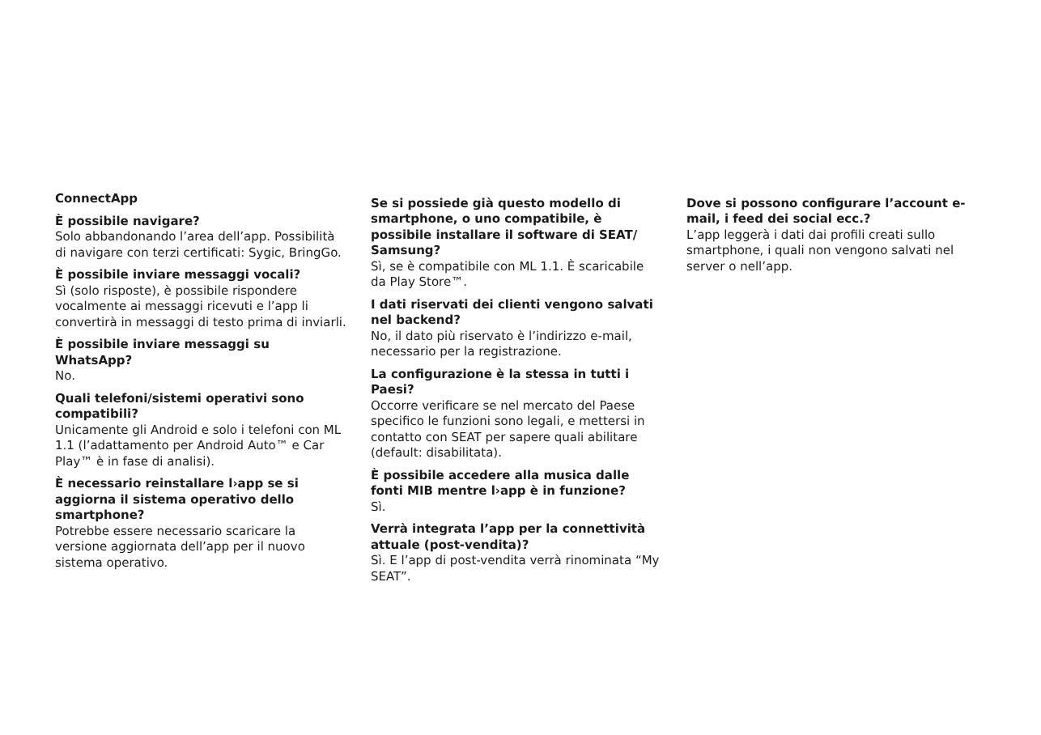ConnectApp
È possibile navigare?
Solo abbandonando l’area dell’app. Possibilità di navigare con terzi certificati: Sygic, BringGo.
È possibile inviare messaggi vocali?
Sì (solo risposte), è possibile rispondere vocalmente ai messaggi ricevuti e l’app li convertirà in messaggi di testo prima di inviarli.
È possibile inviare messaggi su WhatsApp?
No.
Quali telefoni/sistemi operativi sono compatibili?
Unicamente gli Android e solo i telefoni con ML 1.1 (l’adattamento per Android Auto™ e Car Play™ è in fase di analisi).
È necessario reinstallare l›app se si aggiorna il sistema operativo dello smartphone?
Potrebbe essere necessario scaricare la versione aggiornata dell’app per il nuovo sistema operativo.
Se si possiede già questo modello di smartphone, o uno compatibile, è possibile installare il software di SEAT/ Samsung?
Sì, se è compatibile con ML 1.1. È scaricabile da Play Store™.
I dati riservati dei clienti vengono salvati nel backend?
No, il dato più riservato è l’indirizzo e-mail, necessario per la registrazione.
La configurazione è la stessa in tutti i Paesi?
Occorre verificare se nel mercato del Paese specifico le funzioni sono legali, e mettersi in contatto con SEAT per sapere quali abilitare (default: disabilitata).
È possibile accedere alla musica dalle fonti MIB mentre l›app è in funzione?
Sì.
Verrà integrata l’app per la connettività attuale (post-vendita)?
Sì. E l’app di post-vendita verrà rinominata “My SEAT”.
Dove si possono configurare l’account e-mail, i feed dei social ecc.?
L’app leggerà i dati dai profili creati sullo smartphone, i quali non vengono salvati nel server o nell’app.